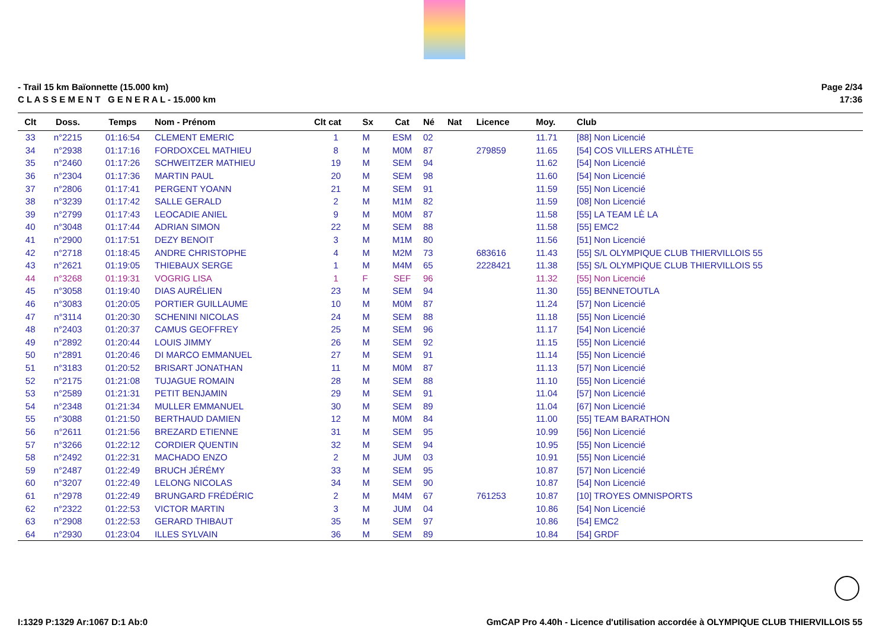- Trail 15 km Baïonnette (15.000 km)
C L A S S E M E N T G E N E R A L - 15.000 km
Page 2/34
17:36
| Clt | Doss. | Temps | Nom - Prénom | Clt cat | Sx | Cat | Né | Nat | Licence | Moy. | Club |
| --- | --- | --- | --- | --- | --- | --- | --- | --- | --- | --- | --- |
| 33 | n°2215 | 01:16:54 | CLEMENT EMERIC | 1 | M | ESM | 02 | | | 11.71 | [88] Non Licencié |
| 34 | n°2938 | 01:17:16 | FORDOXCEL MATHIEU | 8 | M | M0M | 87 | | 279859 | 11.65 | [54] COS VILLERS ATHLÈTE |
| 35 | n°2460 | 01:17:26 | SCHWEITZER MATHIEU | 19 | M | SEM | 94 | | | 11.62 | [54] Non Licencié |
| 36 | n°2304 | 01:17:36 | MARTIN PAUL | 20 | M | SEM | 98 | | | 11.60 | [54] Non Licencié |
| 37 | n°2806 | 01:17:41 | PERGENT YOANN | 21 | M | SEM | 91 | | | 11.59 | [55] Non Licencié |
| 38 | n°3239 | 01:17:42 | SALLE GERALD | 2 | M | M1M | 82 | | | 11.59 | [08] Non Licencié |
| 39 | n°2799 | 01:17:43 | LEOCADIE ANIEL | 9 | M | M0M | 87 | | | 11.58 | [55] LA TEAM LÈ LA |
| 40 | n°3048 | 01:17:44 | ADRIAN SIMON | 22 | M | SEM | 88 | | | 11.58 | [55] EMC2 |
| 41 | n°2900 | 01:17:51 | DEZY BENOIT | 3 | M | M1M | 80 | | | 11.56 | [51] Non Licencié |
| 42 | n°2718 | 01:18:45 | ANDRE CHRISTOPHE | 4 | M | M2M | 73 | | 683616 | 11.43 | [55] S/L OLYMPIQUE CLUB THIERVILLOIS 55 |
| 43 | n°2621 | 01:19:05 | THIEBAUX SERGE | 1 | M | M4M | 65 | | 2228421 | 11.38 | [55] S/L OLYMPIQUE CLUB THIERVILLOIS 55 |
| 44 | n°3268 | 01:19:31 | VOGRIG LISA | 1 | F | SEF | 96 | | | 11.32 | [55] Non Licencié |
| 45 | n°3058 | 01:19:40 | DIAS AURÉLIEN | 23 | M | SEM | 94 | | | 11.30 | [55] BENNETOUTLA |
| 46 | n°3083 | 01:20:05 | PORTIER GUILLAUME | 10 | M | M0M | 87 | | | 11.24 | [57] Non Licencié |
| 47 | n°3114 | 01:20:30 | SCHENINI NICOLAS | 24 | M | SEM | 88 | | | 11.18 | [55] Non Licencié |
| 48 | n°2403 | 01:20:37 | CAMUS GEOFFREY | 25 | M | SEM | 96 | | | 11.17 | [54] Non Licencié |
| 49 | n°2892 | 01:20:44 | LOUIS JIMMY | 26 | M | SEM | 92 | | | 11.15 | [55] Non Licencié |
| 50 | n°2891 | 01:20:46 | DI MARCO EMMANUEL | 27 | M | SEM | 91 | | | 11.14 | [55] Non Licencié |
| 51 | n°3183 | 01:20:52 | BRISART JONATHAN | 11 | M | M0M | 87 | | | 11.13 | [57] Non Licencié |
| 52 | n°2175 | 01:21:08 | TUJAGUE ROMAIN | 28 | M | SEM | 88 | | | 11.10 | [55] Non Licencié |
| 53 | n°2589 | 01:21:31 | PETIT BENJAMIN | 29 | M | SEM | 91 | | | 11.04 | [57] Non Licencié |
| 54 | n°2348 | 01:21:34 | MULLER EMMANUEL | 30 | M | SEM | 89 | | | 11.04 | [67] Non Licencié |
| 55 | n°3088 | 01:21:50 | BERTHAUD DAMIEN | 12 | M | M0M | 84 | | | 11.00 | [55] TEAM BARATHON |
| 56 | n°2611 | 01:21:56 | BREZARD ETIENNE | 31 | M | SEM | 95 | | | 10.99 | [56] Non Licencié |
| 57 | n°3266 | 01:22:12 | CORDIER QUENTIN | 32 | M | SEM | 94 | | | 10.95 | [55] Non Licencié |
| 58 | n°2492 | 01:22:31 | MACHADO ENZO | 2 | M | JUM | 03 | | | 10.91 | [55] Non Licencié |
| 59 | n°2487 | 01:22:49 | BRUCH JÉRÉMY | 33 | M | SEM | 95 | | | 10.87 | [57] Non Licencié |
| 60 | n°3207 | 01:22:49 | LELONG NICOLAS | 34 | M | SEM | 90 | | | 10.87 | [54] Non Licencié |
| 61 | n°2978 | 01:22:49 | BRUNGARD FRÉDÉRIC | 2 | M | M4M | 67 | | 761253 | 10.87 | [10] TROYES OMNISPORTS |
| 62 | n°2322 | 01:22:53 | VICTOR MARTIN | 3 | M | JUM | 04 | | | 10.86 | [54] Non Licencié |
| 63 | n°2908 | 01:22:53 | GERARD THIBAUT | 35 | M | SEM | 97 | | | 10.86 | [54] EMC2 |
| 64 | n°2930 | 01:23:04 | ILLES SYLVAIN | 36 | M | SEM | 89 | | | 10.84 | [54] GRDF |
I:1329 P:1329 Ar:1067 D:1 Ab:0 GmCAP Pro 4.40h - Licence d'utilisation accordée à OLYMPIQUE CLUB THIERVILLOIS 55